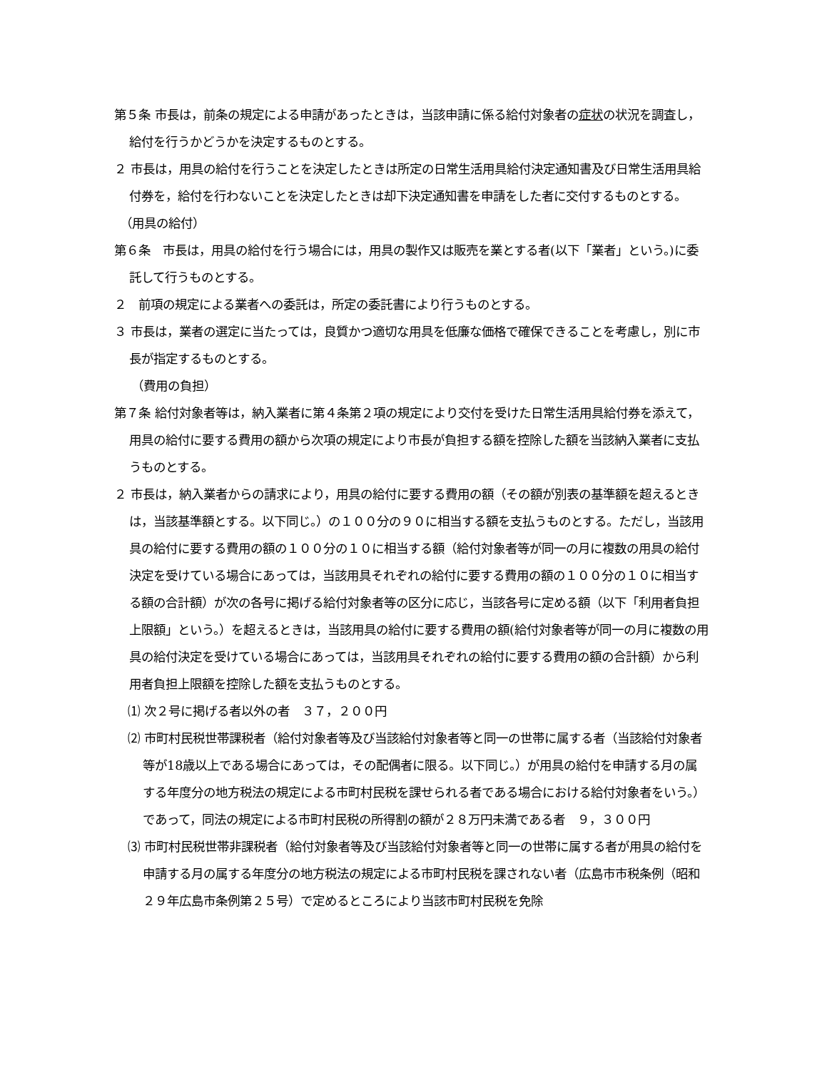第５条 市長は，前条の規定による申請があったときは，当該申請に係る給付対象者の症状の状況を調査し，給付を行うかどうかを決定するものとする。
２ 市長は，用具の給付を行うことを決定したときは所定の日常生活用具給付決定通知書及び日常生活用具給付券を，給付を行わないことを決定したときは却下決定通知書を申請をした者に交付するものとする。
（用具の給付）
第６条　市長は，用具の給付を行う場合には，用具の製作又は販売を業とする者(以下「業者」という。)に委託して行うものとする。
２　前項の規定による業者への委託は，所定の委託書により行うものとする。
３ 市長は，業者の選定に当たっては，良質かつ適切な用具を低廉な価格で確保できることを考慮し，別に市長が指定するものとする。
（費用の負担）
第７条 給付対象者等は，納入業者に第４条第２項の規定により交付を受けた日常生活用具給付券を添えて，用具の給付に要する費用の額から次項の規定により市長が負担する額を控除した額を当該納入業者に支払うものとする。
２ 市長は，納入業者からの請求により，用具の給付に要する費用の額（その額が別表の基準額を超えるときは，当該基準額とする。以下同じ。）の１００分の９０に相当する額を支払うものとする。ただし，当該用具の給付に要する費用の額の１００分の１０に相当する額（給付対象者等が同一の月に複数の用具の給付決定を受けている場合にあっては，当該用具それぞれの給付に要する費用の額の１００分の１０に相当する額の合計額）が次の各号に掲げる給付対象者等の区分に応じ，当該各号に定める額（以下「利用者負担上限額」という。）を超えるときは，当該用具の給付に要する費用の額(給付対象者等が同一の月に複数の用具の給付決定を受けている場合にあっては，当該用具それぞれの給付に要する費用の額の合計額）から利用者負担上限額を控除した額を支払うものとする。
⑴ 次２号に掲げる者以外の者　３７，２００円
⑵ 市町村民税世帯課税者（給付対象者等及び当該給付対象者等と同一の世帯に属する者（当該給付対象者等が18歳以上である場合にあっては，その配偶者に限る。以下同じ。）が用具の給付を申請する月の属する年度分の地方税法の規定による市町村民税を課せられる者である場合における給付対象者をいう。）であって，同法の規定による市町村民税の所得割の額が２８万円未満である者　９，３００円
⑶ 市町村民税世帯非課税者（給付対象者等及び当該給付対象者等と同一の世帯に属する者が用具の給付を申請する月の属する年度分の地方税法の規定による市町村民税を課されない者（広島市市税条例（昭和２９年広島市条例第２５号）で定めるところにより当該市町村民税を免除